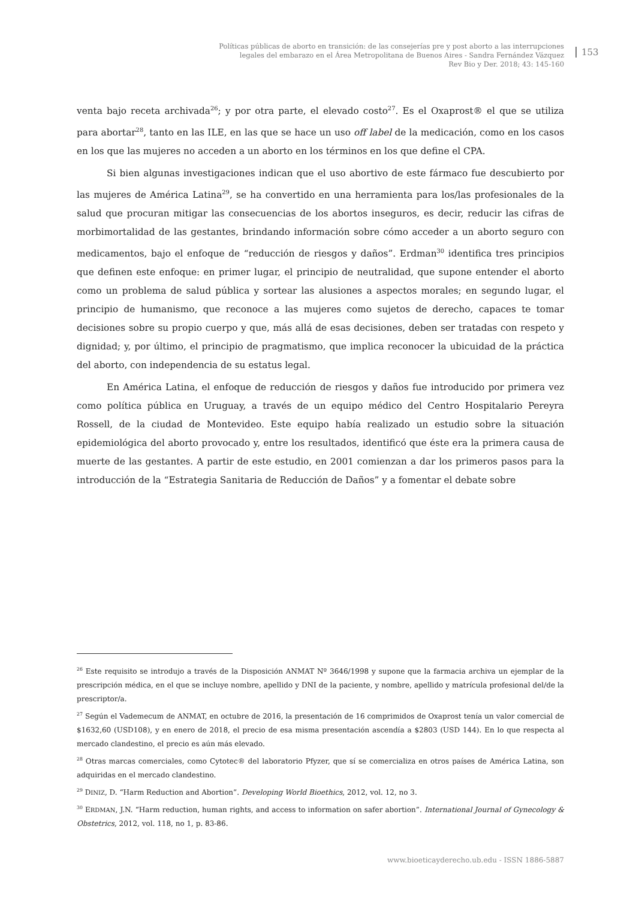Políticas públicas de aborto en transición: de las consejerías pre y post aborto a las interrupciones
legales del embarazo en el Área Metropolitana de Buenos Aires - Sandra Fernández Vázquez
Rev Bio y Der. 2018; 43: 145-160
153
venta bajo receta archivada<sup>26</sup>; y por otra parte, el elevado costo<sup>27</sup>. Es el Oxaprost® el que se utiliza para abortar<sup>28</sup>, tanto en las ILE, en las que se hace un uso off label de la medicación, como en los casos en los que las mujeres no acceden a un aborto en los términos en los que define el CPA.
Si bien algunas investigaciones indican que el uso abortivo de este fármaco fue descubierto por las mujeres de América Latina<sup>29</sup>, se ha convertido en una herramienta para los/las profesionales de la salud que procuran mitigar las consecuencias de los abortos inseguros, es decir, reducir las cifras de morbimortalidad de las gestantes, brindando información sobre cómo acceder a un aborto seguro con medicamentos, bajo el enfoque de “reducción de riesgos y daños”. Erdman<sup>30</sup> identifica tres principios que definen este enfoque: en primer lugar, el principio de neutralidad, que supone entender el aborto como un problema de salud pública y sortear las alusiones a aspectos morales; en segundo lugar, el principio de humanismo, que reconoce a las mujeres como sujetos de derecho, capaces te tomar decisiones sobre su propio cuerpo y que, más allá de esas decisiones, deben ser tratadas con respeto y dignidad; y, por último, el principio de pragmatismo, que implica reconocer la ubicuidad de la práctica del aborto, con independencia de su estatus legal.
En América Latina, el enfoque de reducción de riesgos y daños fue introducido por primera vez como política pública en Uruguay, a través de un equipo médico del Centro Hospitalario Pereyra Rossell, de la ciudad de Montevideo. Este equipo había realizado un estudio sobre la situación epidemiológica del aborto provocado y, entre los resultados, identificó que éste era la primera causa de muerte de las gestantes. A partir de este estudio, en 2001 comienzan a dar los primeros pasos para la introducción de la “Estrategia Sanitaria de Reducción de Daños” y a fomentar el debate sobre
<sup>26</sup> Este requisito se introdujo a través de la Disposición ANMAT Nº 3646/1998 y supone que la farmacia archiva un ejemplar de la prescripción médica, en el que se incluye nombre, apellido y DNI de la paciente, y nombre, apellido y matrícula profesional del/de la prescriptor/a.
<sup>27</sup> Según el Vademecum de ANMAT, en octubre de 2016, la presentación de 16 comprimidos de Oxaprost tenía un valor comercial de $1632,60 (USD108), y en enero de 2018, el precio de esa misma presentación ascendía a $2803 (USD 144). En lo que respecta al mercado clandestino, el precio es aún más elevado.
<sup>28</sup> Otras marcas comerciales, como Cytotec® del laboratorio Pfyzer, que sí se comercializa en otros países de América Latina, son adquiridas en el mercado clandestino.
<sup>29</sup> DINIZ, D. “Harm Reduction and Abortion”. Developing World Bioethics, 2012, vol. 12, no 3.
<sup>30</sup> ERDMAN, J.N. “Harm reduction, human rights, and access to information on safer abortion”. International Journal of Gynecology & Obstetrics, 2012, vol. 118, no 1, p. 83-86.
www.bioeticayderecho.ub.edu - ISSN 1886-5887